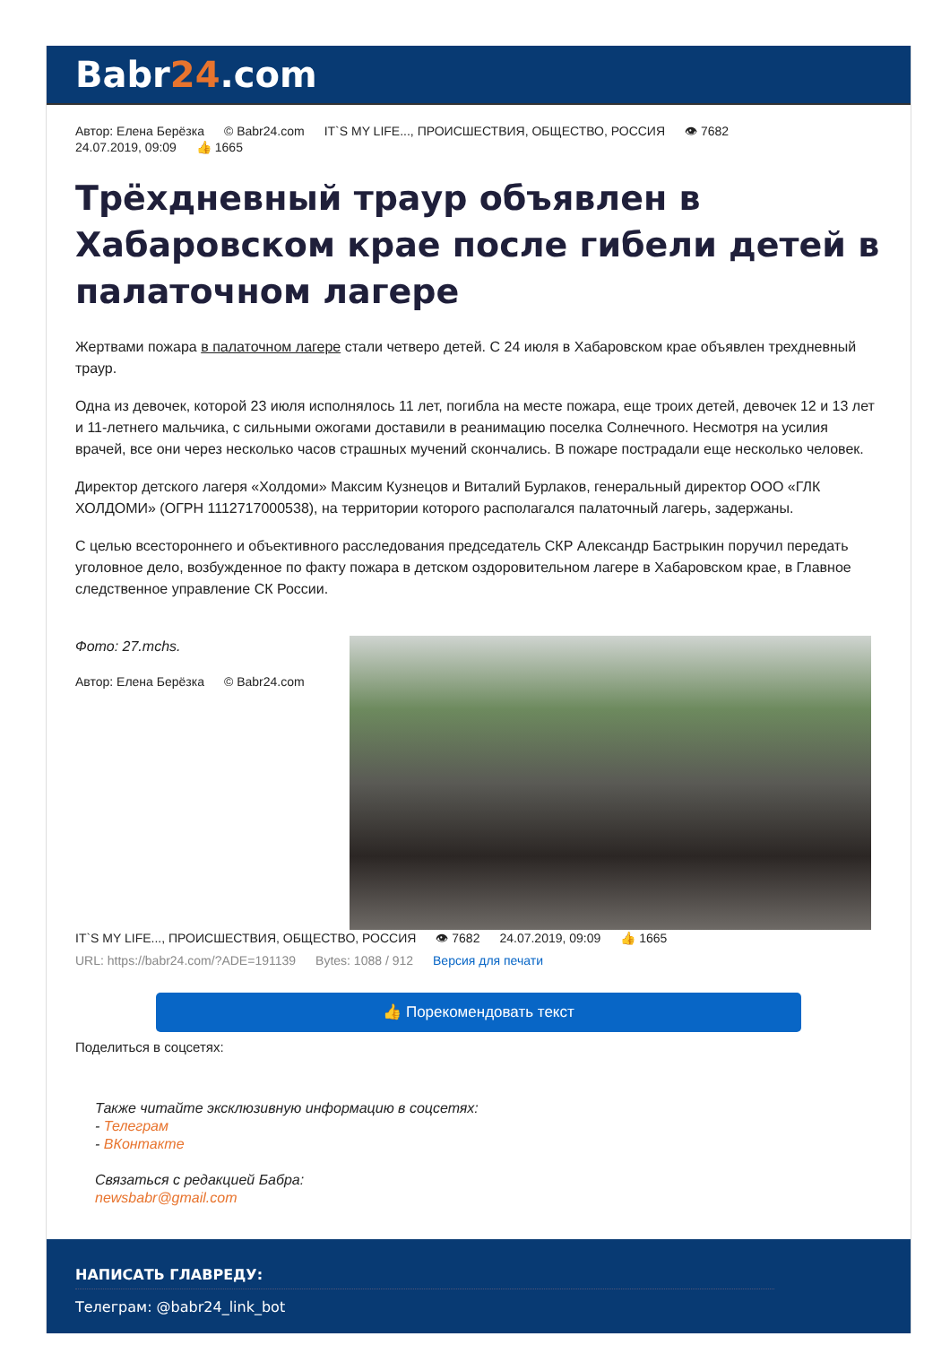Babr24.com
Автор: Елена Берёзка © Babr24.com IT`S MY LIFE..., ПРОИСШЕСТВИЯ, ОБЩЕСТВО, РОССИЯ 👁 7682
24.07.2019, 09:09 👍 1665
Трёхдневный траур объявлен в Хабаровском крае после гибели детей в палаточном лагере
Жертвами пожара в палаточном лагере стали четверо детей. С 24 июля в Хабаровском крае объявлен трехдневный траур.
Одна из девочек, которой 23 июля исполнялось 11 лет, погибла на месте пожара, еще троих детей, девочек 12 и 13 лет и 11-летнего мальчика, с сильными ожогами доставили в реанимацию поселка Солнечного. Несмотря на усилия врачей, все они через несколько часов страшных мучений скончались. В пожаре пострадали еще несколько человек.
Директор детского лагеря «Холдоми» Максим Кузнецов и Виталий Бурлаков, генеральный директор ООО «ГЛК ХОЛДОМИ» (ОГРН 1112717000538), на территории которого располагался палаточный лагерь, задержаны.
С целью всестороннего и объективного расследования председатель СКР Александр Бастрыкин поручил передать уголовное дело, возбужденное по факту пожара в детском оздоровительном лагере в Хабаровском крае, в Главное следственное управление СК России.
Фото: 27.mchs.
Автор: Елена Берёзка © Babr24.com
IT`S MY LIFE..., ПРОИСШЕСТВИЯ, ОБЩЕСТВО, РОССИЯ 👁 7682 24.07.2019, 09:09 👍 1665
URL: https://babr24.com/?ADE=191139 Bytes: 1088 / 912 Версия для печати
👍 Порекомендовать текст
Поделиться в соцсетях:
Также читайте эксклюзивную информацию в соцсетях:
- Телеграм
- ВКонтакте
Связаться с редакцией Бабра:
newsbabr@gmail.com
НАПИСАТЬ ГЛАВРЕДУ:
Телеграм: @babr24_link_bot